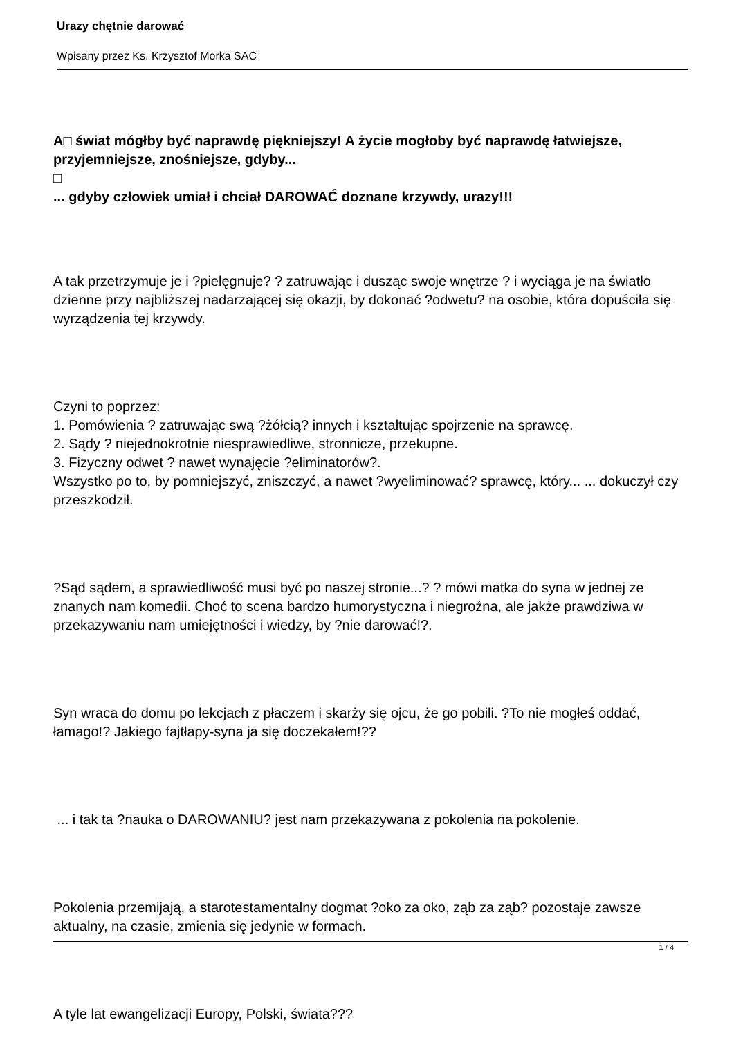Urazy chętnie darować
Wpisany przez Ks. Krzysztof Morka SAC
A□ świat mógłby być naprawdę piękniejszy! A życie mogłoby być naprawdę łatwiejsze, przyjemniejsze, znośniejsze, gdyby...
□
... gdyby człowiek umiał i chciał DAROWAĆ doznane krzywdy, urazy!!!
A tak przetrzymuje je i ?pielęgnuje? ? zatruwając i dusząc swoje wnętrze ? i wyciąga je na światło dzienne przy najbliższej nadarzającej się okazji, by dokonać ?odwetu? na osobie, która dopuściła się wyrządzenia tej krzywdy.
Czyni to poprzez:
1. Pomówienia ? zatruwając swą ?żółcią? innych i kształtując spojrzenie na sprawcę.
2. Sądy ? niejednokrotnie niesprawiedliwe, stronnicze, przekupne.
3. Fizyczny odwet ? nawet wynajęcie ?eliminatorów?.
Wszystko po to, by pomniejszyć, zniszczyć, a nawet ?wyeliminować? sprawcę, który... ... dokuczył czy przeszkodził.
?Sąd sądem, a sprawiedliwość musi być po naszej stronie...? ? mówi matka do syna w jednej ze znanych nam komedii. Choć to scena bardzo humorystyczna i niegroźna, ale jakże prawdziwa w przekazywaniu nam umiejętności i wiedzy, by ?nie darować!?.
Syn wraca do domu po lekcjach z płaczem i skarży się ojcu, że go pobili. ?To nie mogłeś oddać, łamago!? Jakiego fajtłapy-syna ja się doczekałem!??
... i tak ta ?nauka o DAROWANIU? jest nam przekazywana z pokolenia na pokolenie.
Pokolenia przemijają, a starotestamentalny dogmat ?oko za oko, ząb za ząb? pozostaje zawsze aktualny, na czasie, zmienia się jedynie w formach.
A tyle lat ewangelizacji Europy, Polski, świata???
1 / 4